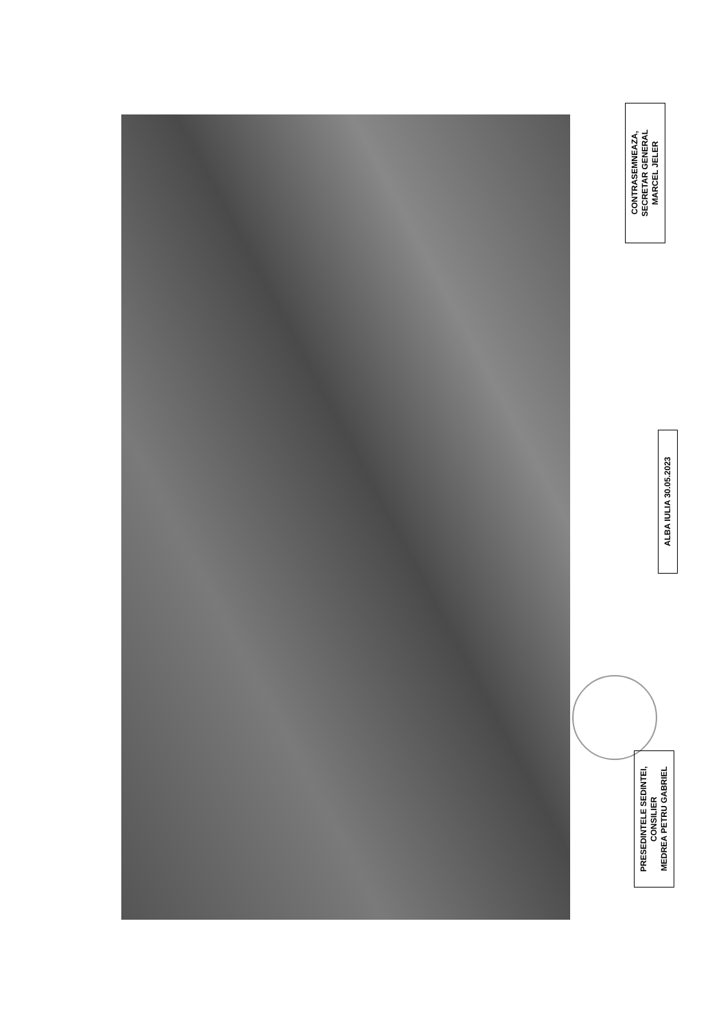CONTRASEMNEAZA,
SECRETAR GENERAL
MARCEL JELER
ALBA IULIA 30.05.2023
PRESEDINTELE SEDINTEI,
CONSILIER
MEDREA PETRU GABRIEL